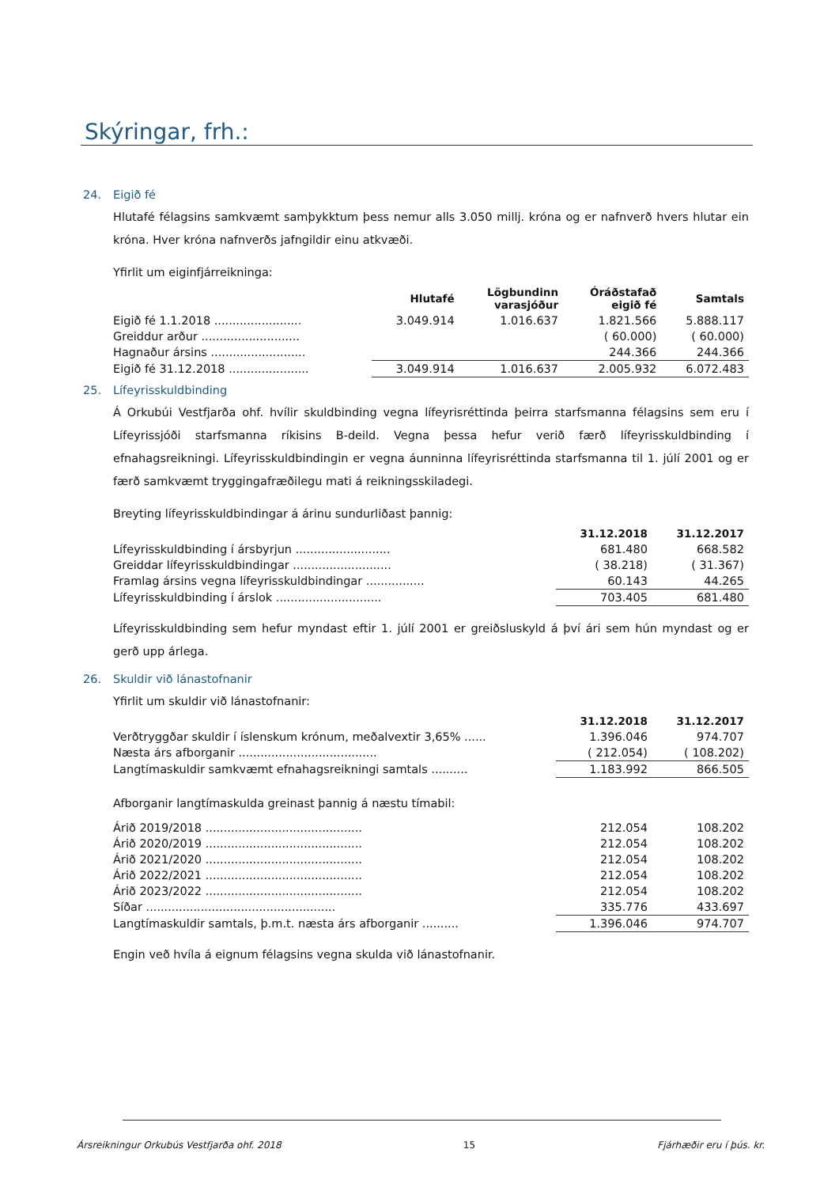Skýringar, frh.:
24. Eigið fé
Hlutafé félagsins samkvæmt samþykktum þess nemur alls 3.050 millj. króna og er nafnverð hvers hlutar ein króna. Hver króna nafnverðs jafngildir einu atkvæði.
Yfirlit um eiginfjárreikninga:
| | Hlutafé | Lögbundinn varasjóður | Óráðstafað eigið fé | Samtals |
| --- | --- | --- | --- | --- |
| Eigið fé 1.1.2018 ........................ | 3.049.914 | 1.016.637 | 1.821.566 | 5.888.117 |
| Greiddur arður ........................... | | | ( 60.000) | ( 60.000) |
| Hagnaður ársins .......................... | | | 244.366 | 244.366 |
| Eigið fé 31.12.2018 ...................... | 3.049.914 | 1.016.637 | 2.005.932 | 6.072.483 |
25. Lífeyrisskuldbinding
Á Orkubúi Vestfjarða ohf. hvílir skuldbinding vegna lífeyrisréttinda þeirra starfsmanna félagsins sem eru í Lífeyrissjóði starfsmanna ríkisins B-deild. Vegna þessa hefur verið færð lífeyrisskuldbinding í efnahagsreikningi. Lífeyrisskuldbindingin er vegna áunninna lífeyrisréttinda starfsmanna til 1. júlí 2001 og er færð samkvæmt tryggingafræðilegu mati á reikningsskiladegi.
Breyting lífeyrisskuldbindingar á árinu sundurliðast þannig:
| | 31.12.2018 | 31.12.2017 |
| --- | --- | --- |
| Lífeyrisskuldbinding í ársbyrjun .......................... | 681.480 | 668.582 |
| Greiddar lífeyrisskuldbindingar ........................... | ( 38.218) | ( 31.367) |
| Framlag ársins vegna lífeyrisskuldbindingar ................ | 60.143 | 44.265 |
| Lífeyrisskuldbinding í árslok ............................. | 703.405 | 681.480 |
Lífeyrisskuldbinding sem hefur myndast eftir 1. júlí 2001 er greiðsluskyld á því ári sem hún myndast og er gerð upp árlega.
26. Skuldir við lánastofnanir
Yfirlit um skuldir við lánastofnanir:
| | 31.12.2018 | 31.12.2017 |
| --- | --- | --- |
| Verðtryggðar skuldir í íslenskum krónum, meðalvextir 3,65% ...... | 1.396.046 | 974.707 |
| Næsta árs afborganir ...................................... | ( 212.054) | ( 108.202) |
| Langtímaskuldir samkvæmt efnahagsreikningi samtals .......... | 1.183.992 | 866.505 |
Afborganir langtímaskulda greinast þannig á næstu tímabil:
| Árið 2019/2018 ........................................... | 212.054 | 108.202 |
| Árið 2020/2019 ........................................... | 212.054 | 108.202 |
| Árið 2021/2020 ........................................... | 212.054 | 108.202 |
| Árið 2022/2021 ........................................... | 212.054 | 108.202 |
| Árið 2023/2022 ........................................... | 212.054 | 108.202 |
| Síðar .................................................... | 335.776 | 433.697 |
| Langtímaskuldir samtals, þ.m.t. næsta árs afborganir .......... | 1.396.046 | 974.707 |
Engin veð hvíla á eignum félagsins vegna skulda við lánastofnanir.
Ársreikningur Orkubús Vestfjarða ohf. 2018 15 Fjárhæðir eru í þús. kr.